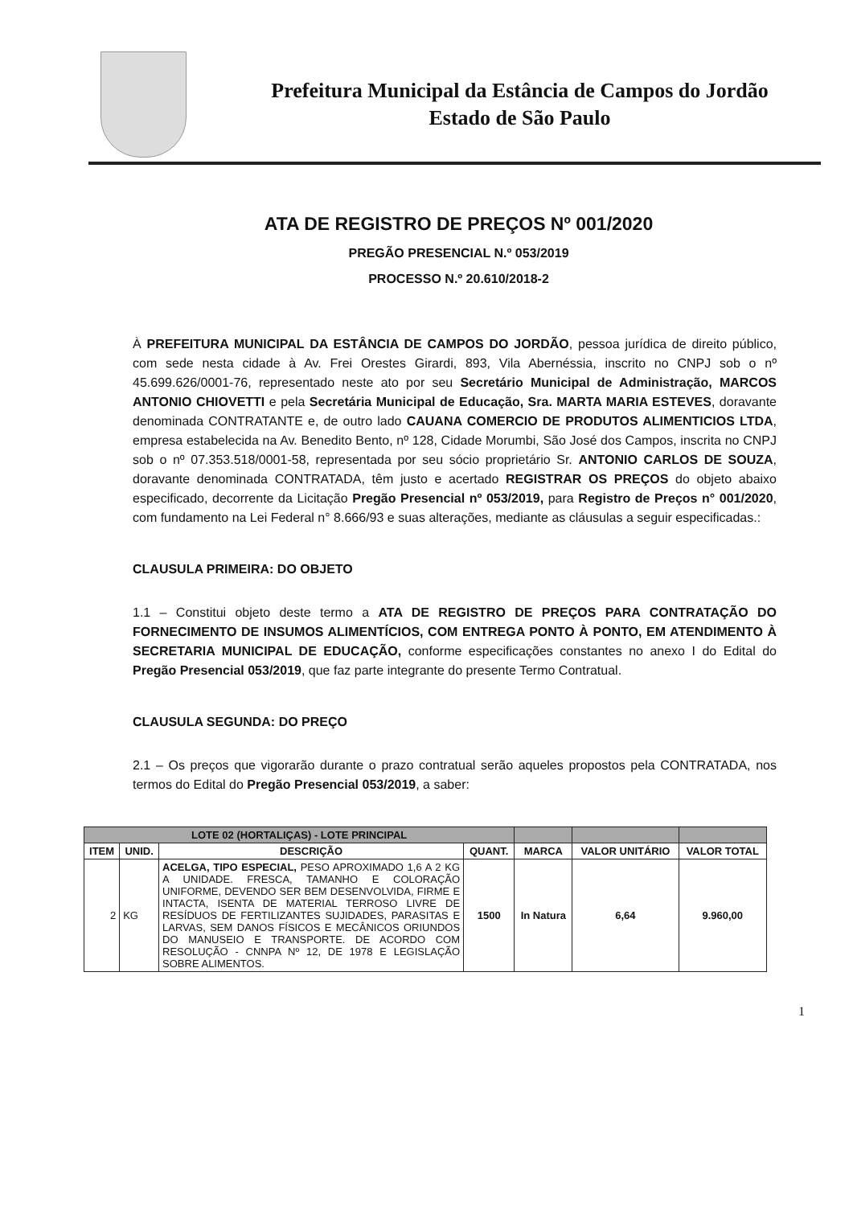Prefeitura Municipal da Estância de Campos do Jordão
Estado de São Paulo
ATA DE REGISTRO DE PREÇOS Nº 001/2020
PREGÃO PRESENCIAL N.º 053/2019
PROCESSO N.º 20.610/2018-2
À PREFEITURA MUNICIPAL DA ESTÂNCIA DE CAMPOS DO JORDÃO, pessoa jurídica de direito público, com sede nesta cidade à Av. Frei Orestes Girardi, 893, Vila Abernéssia, inscrito no CNPJ sob o nº 45.699.626/0001-76, representado neste ato por seu Secretário Municipal de Administração, MARCOS ANTONIO CHIOVETTI e pela Secretária Municipal de Educação, Sra. MARTA MARIA ESTEVES, doravante denominada CONTRATANTE e, de outro lado CAUANA COMERCIO DE PRODUTOS ALIMENTICIOS LTDA, empresa estabelecida na Av. Benedito Bento, nº 128, Cidade Morumbi, São José dos Campos, inscrita no CNPJ sob o nº 07.353.518/0001-58, representada por seu sócio proprietário Sr. ANTONIO CARLOS DE SOUZA, doravante denominada CONTRATADA, têm justo e acertado REGISTRAR OS PREÇOS do objeto abaixo especificado, decorrente da Licitação Pregão Presencial nº 053/2019, para Registro de Preços n° 001/2020, com fundamento na Lei Federal n° 8.666/93 e suas alterações, mediante as cláusulas a seguir especificadas.:
CLAUSULA PRIMEIRA: DO OBJETO
1.1 – Constitui objeto deste termo a ATA DE REGISTRO DE PREÇOS PARA CONTRATAÇÃO DO FORNECIMENTO DE INSUMOS ALIMENTÍCIOS, COM ENTREGA PONTO À PONTO, EM ATENDIMENTO À SECRETARIA MUNICIPAL DE EDUCAÇÃO, conforme especificações constantes no anexo I do Edital do Pregão Presencial 053/2019, que faz parte integrante do presente Termo Contratual.
CLAUSULA SEGUNDA: DO PREÇO
2.1 – Os preços que vigorarão durante o prazo contratual serão aqueles propostos pela CONTRATADA, nos termos do Edital do Pregão Presencial 053/2019, a saber:
| LOTE 02 (HORTALIÇAS) - LOTE PRINCIPAL | | | | | | |
| ITEM | UNID. | DESCRIÇÃO | QUANT. | MARCA | VALOR UNITÁRIO | VALOR TOTAL |
| 2 | KG | ACELGA, TIPO ESPECIAL, PESO APROXIMADO 1,6 A 2 KG A UNIDADE. FRESCA, TAMANHO E COLORAÇÃO UNIFORME, DEVENDO SER BEM DESENVOLVIDA, FIRME E INTACTA, ISENTA DE MATERIAL TERROSO LIVRE DE RESÍDUOS DE FERTILIZANTES SUJIDADES, PARASITAS E LARVAS, SEM DANOS FÍSICOS E MECÂNICOS ORIUNDOS DO MANUSEIO E TRANSPORTE. DE ACORDO COM RESOLUÇÃO - CNNPA Nº 12, DE 1978 E LEGISLAÇÃO SOBRE ALIMENTOS. | 1500 | In Natura | 6,64 | 9.960,00 |
1